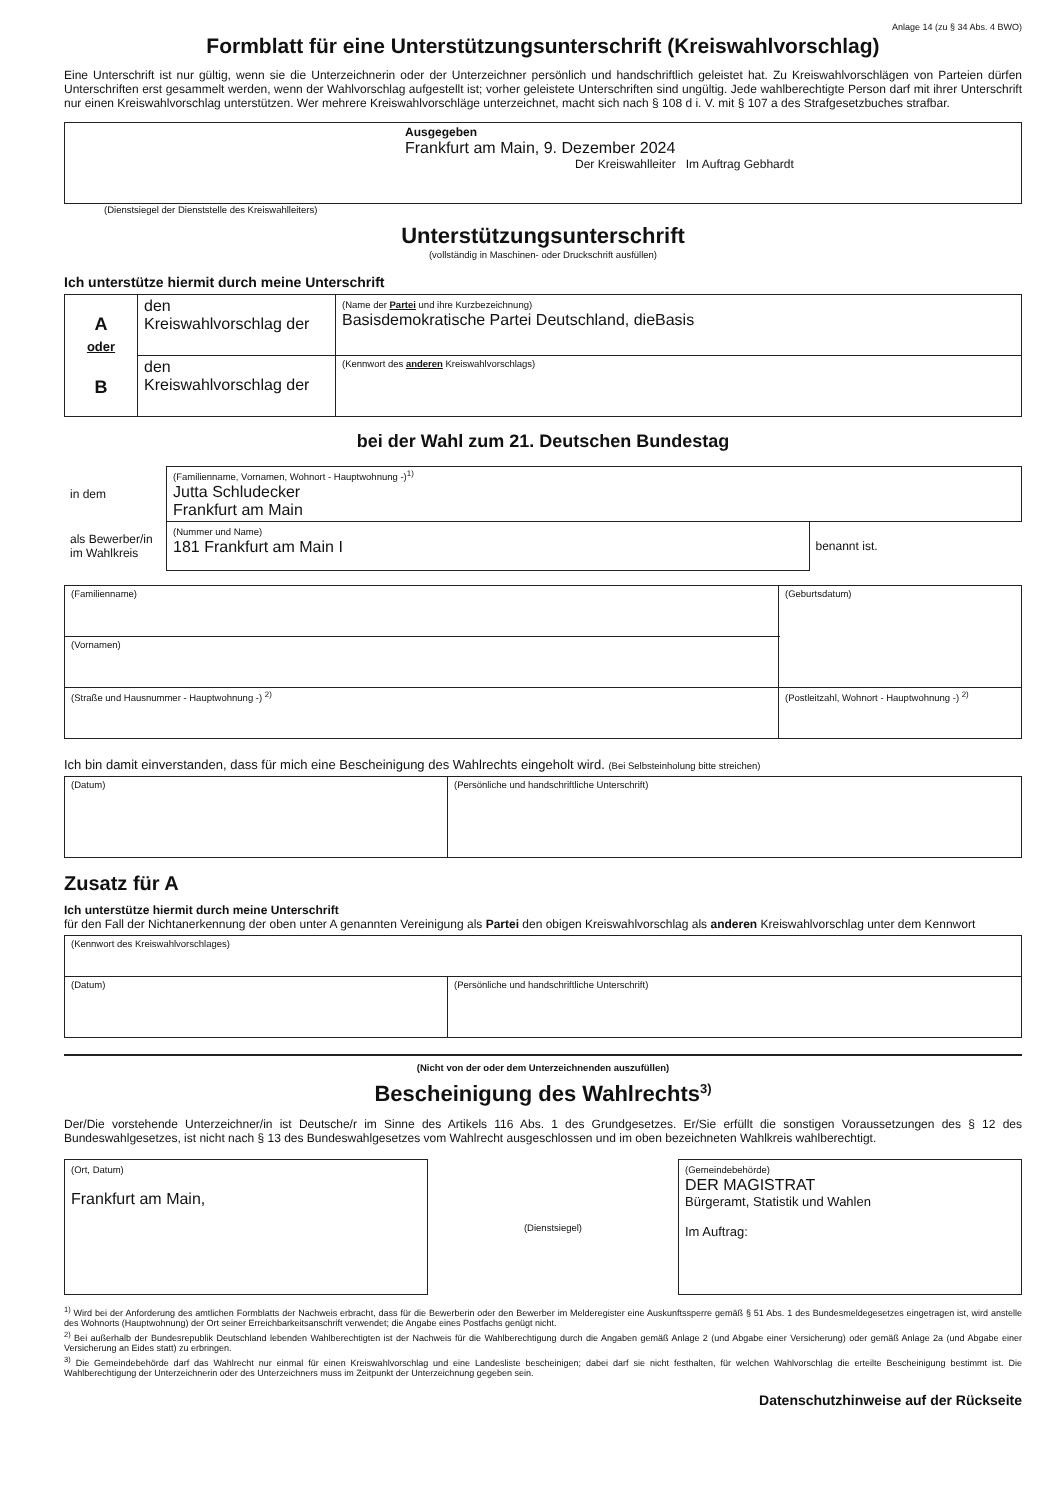Anlage 14 (zu § 34 Abs. 4 BWO)
Formblatt für eine Unterstützungsunterschrift (Kreiswahlvorschlag)
Eine Unterschrift ist nur gültig, wenn sie die Unterzeichnerin oder der Unterzeichner persönlich und handschriftlich geleistet hat. Zu Kreiswahlvorschlägen von Parteien dürfen Unterschriften erst gesammelt werden, wenn der Wahlvorschlag aufgestellt ist; vorher geleistete Unterschriften sind ungültig. Jede wahlberechtigte Person darf mit ihrer Unterschrift nur einen Kreiswahlvorschlag unterstützen. Wer mehrere Kreiswahlvorschläge unterzeichnet, macht sich nach § 108 d i. V. mit § 107 a des Strafgesetzbuches strafbar.
| Ausgegeben Frankfurt am Main, 9. Dezember 2024 Der Kreiswahlleiter Im Auftrag Gebhardt |
(Dienstsiegel der Dienststelle des Kreiswahlleiters)
Unterstützungsunterschrift
(vollständig in Maschinen- oder Druckschrift ausfüllen)
Ich unterstütze hiermit durch meine Unterschrift
| A oder B | den Kreiswahlvorschlag der | (Name der Partei und ihre Kurzbezeichnung) Basisdemokratische Partei Deutschland, dieBasis |
| | den Kreiswahlvorschlag der | (Kennwort des anderen Kreiswahlvorschlags) |
bei der Wahl zum 21. Deutschen Bundestag
| in dem | (Familienname, Vornamen, Wohnort - Hauptwohnung -)<sup>1)</sup> Jutta Schludecker Frankfurt am Main | |
| als Bewerber/in im Wahlkreis | (Nummer und Name) 181 Frankfurt am Main I | benannt ist. |
| (Familienname) | | (Geburtsdatum) |
| (Vornamen) | | |
| (Straße und Hausnummer - Hauptwohnung -) <sup>2)</sup> | (Postleitzahl, Wohnort - Hauptwohnung -) <sup>2)</sup> | |
Ich bin damit einverstanden, dass für mich eine Bescheinigung des Wahlrechts eingeholt wird. (Bei Selbsteinholung bitte streichen)
| (Datum) | (Persönliche und handschriftliche Unterschrift) |
Zusatz für A
Ich unterstütze hiermit durch meine Unterschrift
für den Fall der Nichtanerkennung der oben unter A genannten Vereinigung als Partei den obigen Kreiswahlvorschlag als anderen Kreiswahlvorschlag unter dem Kennwort
| (Kennwort des Kreiswahlvorschlages) | |
| (Datum) | (Persönliche und handschriftliche Unterschrift) |
(Nicht von der oder dem Unterzeichnenden auszufüllen)
Bescheinigung des Wahlrechts<sup>3)</sup>
Der/Die vorstehende Unterzeichner/in ist Deutsche/r im Sinne des Artikels 116 Abs. 1 des Grundgesetzes. Er/Sie erfüllt die sonstigen Voraussetzungen des § 12 des Bundeswahlgesetzes, ist nicht nach § 13 des Bundeswahlgesetzes vom Wahlrecht ausgeschlossen und im oben bezeichneten Wahlkreis wahlberechtigt.
| (Ort, Datum) Frankfurt am Main, | (Dienstsiegel) | (Gemeindebehörde) DER MAGISTRAT Bürgeramt, Statistik und Wahlen Im Auftrag: |
<sup>1)</sup> Wird bei der Anforderung des amtlichen Formblatts der Nachweis erbracht, dass für die Bewerberin oder den Bewerber im Melderegister eine Auskunftssperre gemäß § 51 Abs. 1 des Bundesmeldegesetzes eingetragen ist, wird anstelle des Wohnorts (Hauptwohnung) der Ort seiner Erreichbarkeitsanschrift verwendet; die Angabe eines Postfachs genügt nicht.
<sup>2)</sup> Bei außerhalb der Bundesrepublik Deutschland lebenden Wahlberechtigten ist der Nachweis für die Wahlberechtigung durch die Angaben gemäß Anlage 2 (und Abgabe einer Versicherung) oder gemäß Anlage 2a (und Abgabe einer Versicherung an Eides statt) zu erbringen.
<sup>3)</sup> Die Gemeindebehörde darf das Wahlrecht nur einmal für einen Kreiswahlvorschlag und eine Landesliste bescheinigen; dabei darf sie nicht festhalten, für welchen Wahlvorschlag die erteilte Bescheinigung bestimmt ist. Die Wahlberechtigung der Unterzeichnerin oder des Unterzeichners muss im Zeitpunkt der Unterzeichnung gegeben sein.
Datenschutzhinweise auf der Rückseite